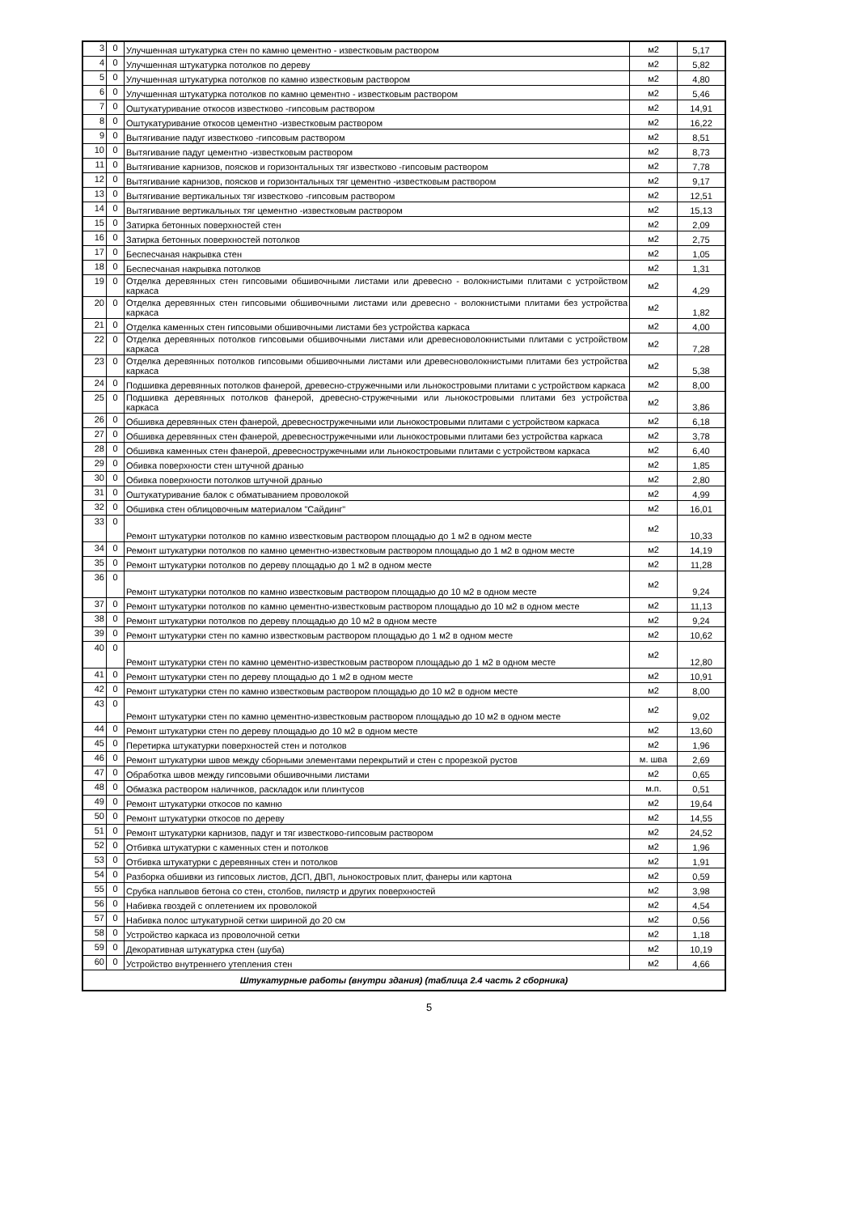| 3 | 0 | Улучшенная штукатурка стен по камню цементно - известковым раствором | м2 | 5,17 |
| 4 | 0 | Улучшенная штукатурка потолков по дереву | м2 | 5,82 |
| 5 | 0 | Улучшенная штукатурка потолков по камню известковым раствором | м2 | 4,80 |
| 6 | 0 | Улучшенная штукатурка потолков по камню цементно - известковым раствором | м2 | 5,46 |
| 7 | 0 | Оштукатуривание откосов известково -гипсовым раствором | м2 | 14,91 |
| 8 | 0 | Оштукатуривание откосов цементно -известковым раствором | м2 | 16,22 |
| 9 | 0 | Вытягивание падуг известково -гипсовым раствором | м2 | 8,51 |
| 10 | 0 | Вытягивание падуг цементно -известковым раствором | м2 | 8,73 |
| 11 | 0 | Вытягивание карнизов, поясков и горизонтальных тяг известково -гипсовым раствором | м2 | 7,78 |
| 12 | 0 | Вытягивание карнизов, поясков и горизонтальных тяг цементно -известковым раствором | м2 | 9,17 |
| 13 | 0 | Вытягивание вертикальных тяг известково -гипсовым раствором | м2 | 12,51 |
| 14 | 0 | Вытягивание вертикальных тяг цементно -известковым раствором | м2 | 15,13 |
| 15 | 0 | Затирка бетонных поверхностей стен | м2 | 2,09 |
| 16 | 0 | Затирка бетонных поверхностей потолков | м2 | 2,75 |
| 17 | 0 | Беспесчаная накрывка стен | м2 | 1,05 |
| 18 | 0 | Беспесчаная накрывка потолков | м2 | 1,31 |
| 19 | 0 | Отделка деревянных стен гипсовыми обшивочными листами или древесно - волокнистыми плитами с устройством каркаса | м2 | 4,29 |
| 20 | 0 | Отделка деревянных стен гипсовыми обшивочными листами или древесно - волокнистыми плитами без устройства каркаса | м2 | 1,82 |
| 21 | 0 | Отделка каменных стен гипсовыми обшивочными листами без устройства каркаса | м2 | 4,00 |
| 22 | 0 | Отделка деревянных потолков гипсовыми обшивочными листами или древесноволокнистыми плитами с устройством каркаса | м2 | 7,28 |
| 23 | 0 | Отделка деревянных потолков гипсовыми обшивочными листами или древесноволокнистыми плитами без устройства каркаса | м2 | 5,38 |
| 24 | 0 | Подшивка деревянных потолков фанерой, древесно-стружечными или льнокостровыми плитами с устройством каркаса | м2 | 8,00 |
| 25 | 0 | Подшивка деревянных потолков фанерой, древесно-стружечными или льнокостровыми плитами без устройства каркаса | м2 | 3,86 |
| 26 | 0 | Обшивка деревянных стен фанерой, древесностружечными или льнокостровыми плитами с устройством каркаса | м2 | 6,18 |
| 27 | 0 | Обшивка деревянных стен фанерой, древесностружечными или льнокостровыми плитами без устройства каркаса | м2 | 3,78 |
| 28 | 0 | Обшивка каменных стен фанерой, древесностружечными или льнокостровыми плитами с устройством каркаса | м2 | 6,40 |
| 29 | 0 | Обивка поверхности стен штучной дранью | м2 | 1,85 |
| 30 | 0 | Обивка поверхности потолков штучной дранью | м2 | 2,80 |
| 31 | 0 | Оштукатуривание балок с обматыванием проволокой | м2 | 4,99 |
| 32 | 0 | Обшивка стен облицовочным материалом "Сайдинг" | м2 | 16,01 |
| 33 | 0 | Ремонт штукатурки потолков по камню известковым раствором площадью до 1 м2 в одном месте | м2 | 10,33 |
| 34 | 0 | Ремонт штукатурки потолков по камню цементно-известковым раствором площадью до 1 м2 в одном месте | м2 | 14,19 |
| 35 | 0 | Ремонт штукатурки потолков по дереву площадью до 1 м2 в одном месте | м2 | 11,28 |
| 36 | 0 | Ремонт штукатурки потолков по камню известковым раствором площадью до 10 м2 в одном месте | м2 | 9,24 |
| 37 | 0 | Ремонт штукатурки потолков по камню цементно-известковым раствором площадью до 10 м2 в одном месте | м2 | 11,13 |
| 38 | 0 | Ремонт штукатурки потолков по дереву площадью до 10 м2 в одном месте | м2 | 9,24 |
| 39 | 0 | Ремонт штукатурки стен по камню известковым раствором площадью до 1 м2 в одном месте | м2 | 10,62 |
| 40 | 0 | Ремонт штукатурки стен по камню цементно-известковым раствором площадью до 1 м2 в одном месте | м2 | 12,80 |
| 41 | 0 | Ремонт штукатурки стен по дереву площадью до 1 м2 в одном месте | м2 | 10,91 |
| 42 | 0 | Ремонт штукатурки стен по камню известковым раствором площадью до 10 м2 в одном месте | м2 | 8,00 |
| 43 | 0 | Ремонт штукатурки стен по камню цементно-известковым раствором площадью до 10 м2 в одном месте | м2 | 9,02 |
| 44 | 0 | Ремонт штукатурки стен по дереву площадью до 10 м2 в одном месте | м2 | 13,60 |
| 45 | 0 | Перетирка штукатурки поверхностей стен и потолков | м2 | 1,96 |
| 46 | 0 | Ремонт штукатурки швов между сборными элементами перекрытий и стен с прорезкой рустов | м. шва | 2,69 |
| 47 | 0 | Обработка швов между гипсовыми обшивочными листами | м2 | 0,65 |
| 48 | 0 | Обмазка раствором наличнков, раскладок или плинтусов | м.п. | 0,51 |
| 49 | 0 | Ремонт штукатурки откосов по камню | м2 | 19,64 |
| 50 | 0 | Ремонт штукатурки откосов по дереву | м2 | 14,55 |
| 51 | 0 | Ремонт штукатурки карнизов, падуг и тяг известково-гипсовым раствором | м2 | 24,52 |
| 52 | 0 | Отбивка штукатурки с каменных стен и потолков | м2 | 1,96 |
| 53 | 0 | Отбивка штукатурки с деревянных стен и потолков | м2 | 1,91 |
| 54 | 0 | Разборка обшивки из гипсовых листов, ДСП, ДВП, льнокостровых плит, фанеры или картона | м2 | 0,59 |
| 55 | 0 | Срубка наплывов бетона со стен, столбов, пилястр и других поверхностей | м2 | 3,98 |
| 56 | 0 | Набивка гвоздей с оплетением их проволокой | м2 | 4,54 |
| 57 | 0 | Набивка полос штукатурной сетки шириной до 20 см | м2 | 0,56 |
| 58 | 0 | Устройство каркаса из проволочной сетки | м2 | 1,18 |
| 59 | 0 | Декоративная штукатурка стен (шуба) | м2 | 10,19 |
| 60 | 0 | Устройство внутреннего утепления стен | м2 | 4,66 |
| Штукатурные работы (внутри здания) (таблица 2.4 часть 2 сборника) | | | | |
5